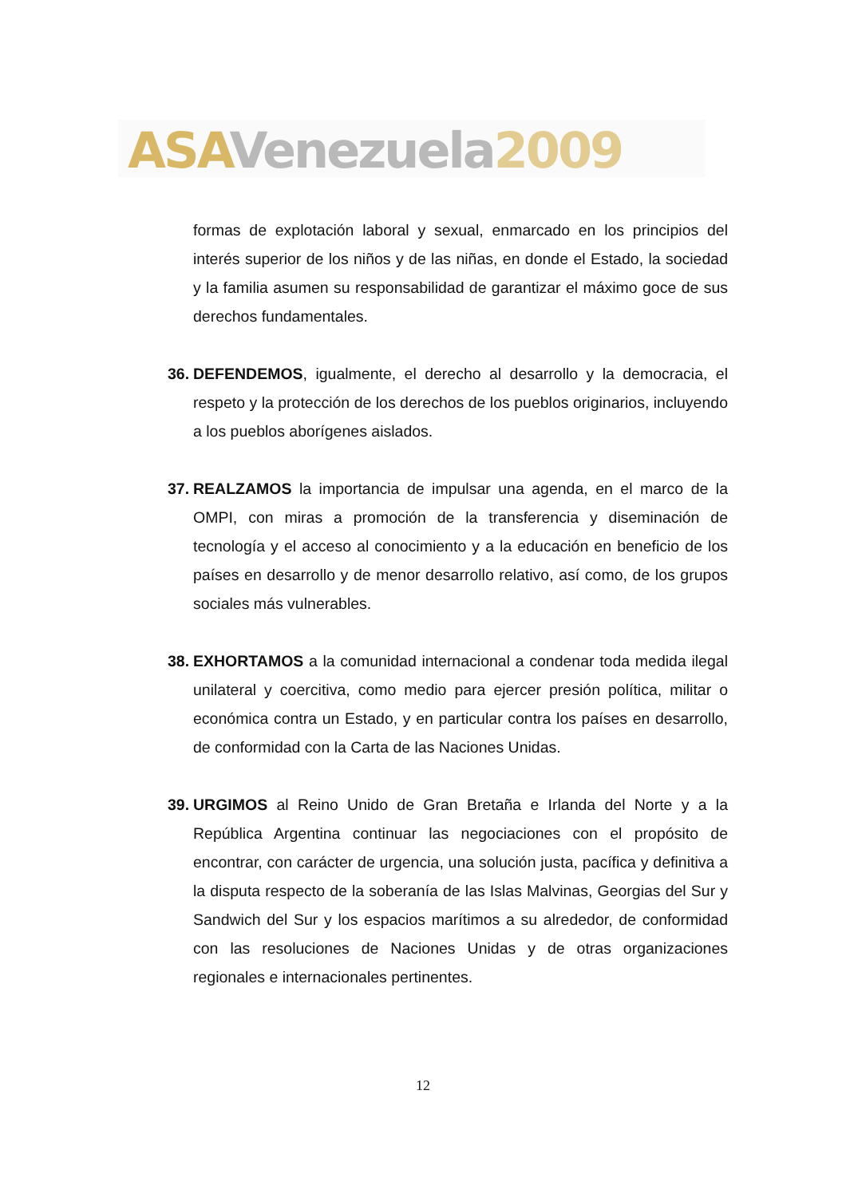ASA Venezuela 2009
formas de explotación laboral y sexual, enmarcado en los principios del interés superior de los niños y de las niñas, en donde el Estado, la sociedad y la familia asumen su responsabilidad de garantizar el máximo goce de sus derechos fundamentales.
36.
DEFENDEMOS, igualmente, el derecho al desarrollo y la democracia, el respeto y la protección de los derechos de los pueblos originarios, incluyendo a los pueblos aborígenes aislados.
37.
REALZAMOS la importancia de impulsar una agenda, en el marco de la OMPI, con miras a promoción de la transferencia y diseminación de tecnología y el acceso al conocimiento y a la educación en beneficio de los países en desarrollo y de menor desarrollo relativo, así como, de los grupos sociales más vulnerables.
38.
EXHORTAMOS a la comunidad internacional a condenar toda medida ilegal unilateral y coercitiva, como medio para ejercer presión política, militar o económica contra un Estado, y en particular contra los países en desarrollo, de conformidad con la Carta de las Naciones Unidas.
39.
URGIMOS al Reino Unido de Gran Bretaña e Irlanda del Norte y a la República Argentina continuar las negociaciones con el propósito de encontrar, con carácter de urgencia, una solución justa, pacífica y definitiva a la disputa respecto de la soberanía de las Islas Malvinas, Georgias del Sur y Sandwich del Sur y los espacios marítimos a su alrededor, de conformidad con las resoluciones de Naciones Unidas y de otras organizaciones regionales e internacionales pertinentes.
12